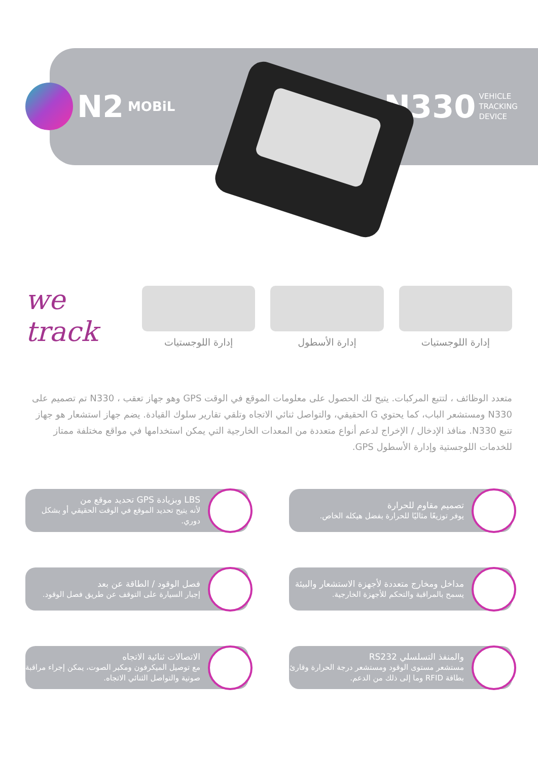N2 MOBiL
N330 VEHICLE
TRACKING
DEVICE
we track
إدارة اللوجستيات
إدارة الأسطول
إدارة اللوجستيات
متعدد الوظائف ، لتتبع المركبات. يتيح لك الحصول على معلومات الموقع في الوقت GPS وهو جهاز تعقب ، N330 تم تصميم على N330 ومستشعر الباب، كما يحتوي G الحقيقي، والتواصل ثنائي الاتجاه وتلقي تقارير سلوك القيادة. يضم جهاز استشعار هو جهاز تتبع N330. منافذ الإدخال / الإخراج لدعم أنواع متعددة من المعدات الخارجية التي يمكن استخدامها في مواقع مختلفة ممتاز للخدمات اللوجستية وإدارة الأسطول GPS.
تصميم مقاوم للحرارة
يوفر توزيعًا مثاليًا للحرارة بفضل هيكله الخاص.
LBS وبزيادة GPS تحديد موقع من
لأنه يتيح تحديد الموقع في الوقت الحقيقي أو بشكل دوري.
مداخل ومخارج متعددة لأجهزة الاستشعار والبيئة
يسمح بالمراقبة والتحكم للأجهزة الخارجية.
فصل الوقود / الطاقة عن بعد
إجبار السيارة على التوقف عن طريق فصل الوقود.
والمنفذ التسلسلي RS232
مستشعر مستوى الوقود ومستشعر درجة الحرارة وقارئ بطاقة RFID وما إلى ذلك من الدعم.
الاتصالات ثنائية الاتجاه
مع توصيل الميكرفون ومكبر الصوت، يمكن إجراء مراقبة صوتية والتواصل الثنائي الاتجاه.